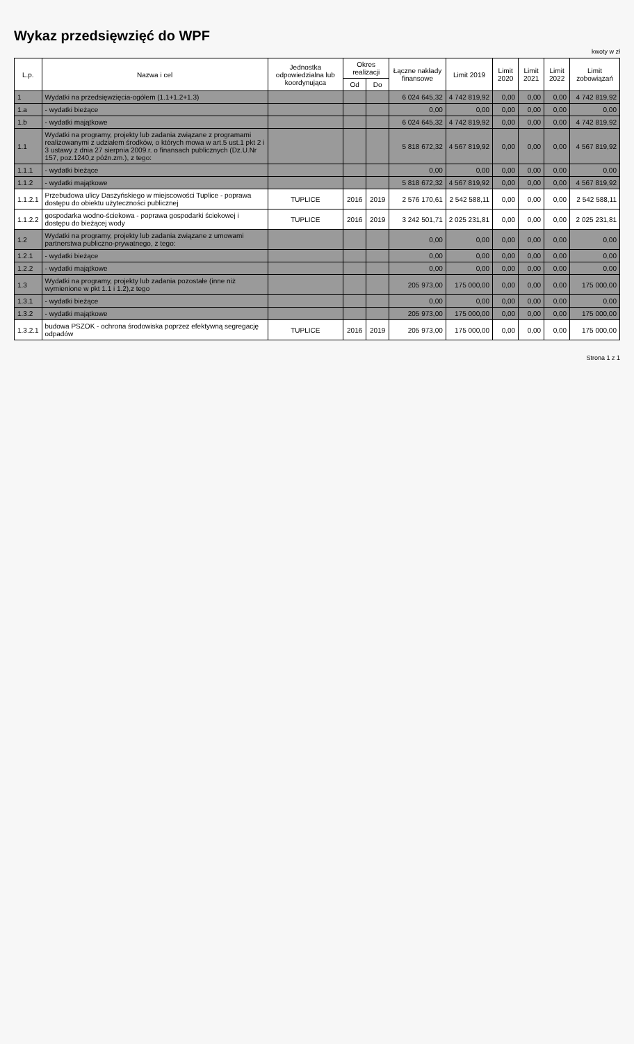Wykaz przedsięwzięć do WPF
kwoty w zł
| L.p. | Nazwa i cel | Jednostka odpowiedzialna lub koordynująca | Okres realizacji | | Łączne nakłady finansowe | Limit 2019 | Limit 2020 | Limit 2021 | Limit 2022 | Limit zobowiązań |
| --- | --- | --- | --- | --- | --- | --- | --- | --- | --- | --- |
| | | | Od | Do | | | | | | |
| 1 | Wydatki na przedsięwzięcia-ogółem (1.1+1.2+1.3) | | | | 6 024 645,32 | 4 742 819,92 | 0,00 | 0,00 | 0,00 | 4 742 819,92 |
| 1.a | - wydatki bieżące | | | | 0,00 | 0,00 | 0,00 | 0,00 | 0,00 | 0,00 |
| 1.b | - wydatki majątkowe | | | | 6 024 645,32 | 4 742 819,92 | 0,00 | 0,00 | 0,00 | 4 742 819,92 |
| 1.1 | Wydatki na programy, projekty lub zadania związane z programami realizowanymi z udziałem środków, o których mowa w art.5 ust.1 pkt 2 i 3 ustawy z dnia 27 sierpnia 2009.r. o finansach publicznych (Dz.U.Nr 157, poz.1240,z późn.zm.), z tego: | | | | 5 818 672,32 | 4 567 819,92 | 0,00 | 0,00 | 0,00 | 4 567 819,92 |
| 1.1.1 | - wydatki bieżące | | | | 0,00 | 0,00 | 0,00 | 0,00 | 0,00 | 0,00 |
| 1.1.2 | - wydatki majątkowe | | | | 5 818 672,32 | 4 567 819,92 | 0,00 | 0,00 | 0,00 | 4 567 819,92 |
| 1.1.2.1 | Przebudowa ulicy Daszyńskiego w miejscowości Tuplice - poprawa dostępu do obiektu użyteczności publicznej | TUPLICE | 2016 | 2019 | 2 576 170,61 | 2 542 588,11 | 0,00 | 0,00 | 0,00 | 2 542 588,11 |
| 1.1.2.2 | gospodarka wodno-ściekowa - poprawa gospodarki ściekowej i dostępu do bieżącej wody | TUPLICE | 2016 | 2019 | 3 242 501,71 | 2 025 231,81 | 0,00 | 0,00 | 0,00 | 2 025 231,81 |
| 1.2 | Wydatki na programy, projekty lub zadania związane z umowami partnerstwa publiczno-prywatnego, z tego: | | | | 0,00 | 0,00 | 0,00 | 0,00 | 0,00 | 0,00 |
| 1.2.1 | - wydatki bieżące | | | | 0,00 | 0,00 | 0,00 | 0,00 | 0,00 | 0,00 |
| 1.2.2 | - wydatki majątkowe | | | | 0,00 | 0,00 | 0,00 | 0,00 | 0,00 | 0,00 |
| 1.3 | Wydatki na programy, projekty lub zadania pozostałe (inne niż wymienione w pkt 1.1 i 1.2),z tego | | | | 205 973,00 | 175 000,00 | 0,00 | 0,00 | 0,00 | 175 000,00 |
| 1.3.1 | - wydatki bieżące | | | | 0,00 | 0,00 | 0,00 | 0,00 | 0,00 | 0,00 |
| 1.3.2 | - wydatki majątkowe | | | | 205 973,00 | 175 000,00 | 0,00 | 0,00 | 0,00 | 175 000,00 |
| 1.3.2.1 | budowa PSZOK - ochrona środowiska poprzez efektywną segregację odpadów | TUPLICE | 2016 | 2019 | 205 973,00 | 175 000,00 | 0,00 | 0,00 | 0,00 | 175 000,00 |
Strona 1 z 1